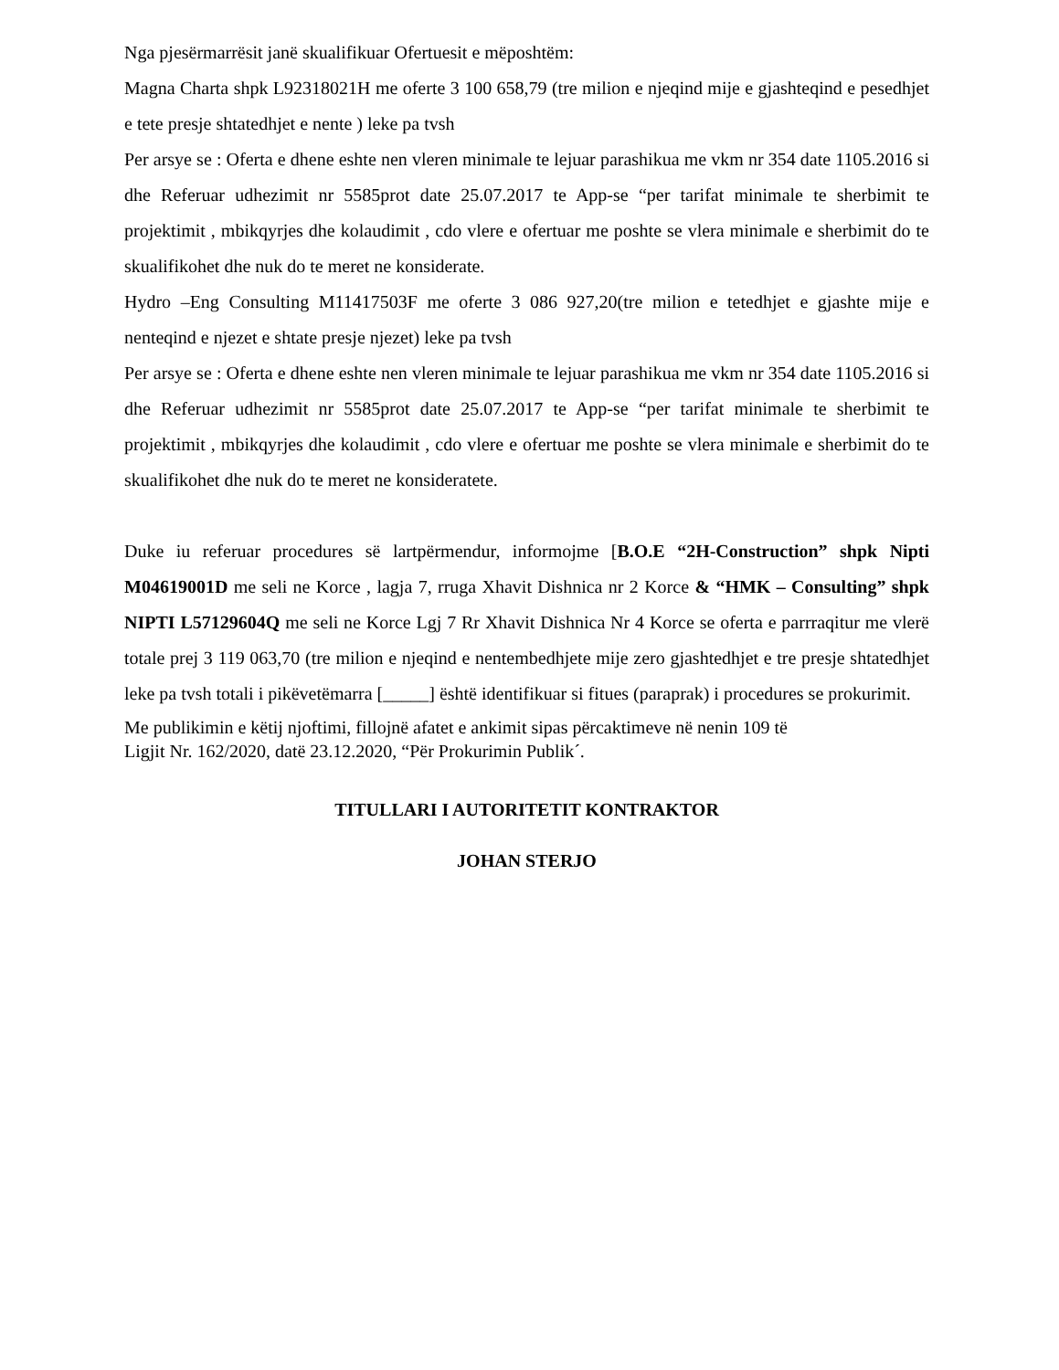Nga pjesërmarrësit janë skualifikuar Ofertuesit e mëposhtëm:
Magna Charta shpk L92318021H me oferte 3 100 658,79 (tre milion e njeqind mije e gjashteqind e pesedhjet e tete presje shtatedhjet e nente ) leke pa tvsh
Per arsye se : Oferta e dhene eshte nen vleren minimale te lejuar parashikua me vkm nr 354 date 1105.2016 si dhe Referuar udhezimit nr 5585prot date 25.07.2017 te App-se “per tarifat minimale te sherbimit te projektimit , mbikqyrjes dhe kolaudimit , cdo vlere e ofertuar me poshte se vlera minimale e sherbimit do te skualifikohet dhe nuk do te meret ne konsiderate.
Hydro –Eng Consulting M11417503F me oferte 3 086 927,20(tre milion e tetedhjet e gjashte mije e nenteqind e njezet e shtate presje njezet) leke pa tvsh
Per arsye se : Oferta e dhene eshte nen vleren minimale te lejuar parashikua me vkm nr 354 date 1105.2016 si dhe Referuar udhezimit nr 5585prot date 25.07.2017 te App-se “per tarifat minimale te sherbimit te projektimit , mbikqyrjes dhe kolaudimit , cdo vlere e ofertuar me poshte se vlera minimale e sherbimit do te skualifikohet dhe nuk do te meret ne konsideratete.
Duke iu referuar procedures së lartpërmendur, informojme [B.O.E “2H-Construction” shpk Nipti M04619001D me seli ne Korce , lagja 7, rruga Xhavit Dishnica nr 2 Korce & “HMK – Consulting” shpk NIPTI L57129604Q me seli ne Korce Lgj 7 Rr Xhavit Dishnica Nr 4 Korce se oferta e parrraqitur me vlerë totale prej 3 119 063,70 (tre milion e njeqind e nentembedhjete mije zero gjashtedhjet e tre presje shtatedhjet leke pa tvsh totali i pikëvetëmarra [_____] është identifikuar si fitues (paraprak) i procedures se prokurimit.
Me publikimin e këtij njoftimi, fillojnë afatet e ankimit sipas përcaktimeve në nenin 109 të
Ligjit Nr. 162/2020, datë 23.12.2020, “Për Prokurimin Publik´.
TITULLARI I AUTORITETIT KONTRAKTOR
JOHAN STERJO